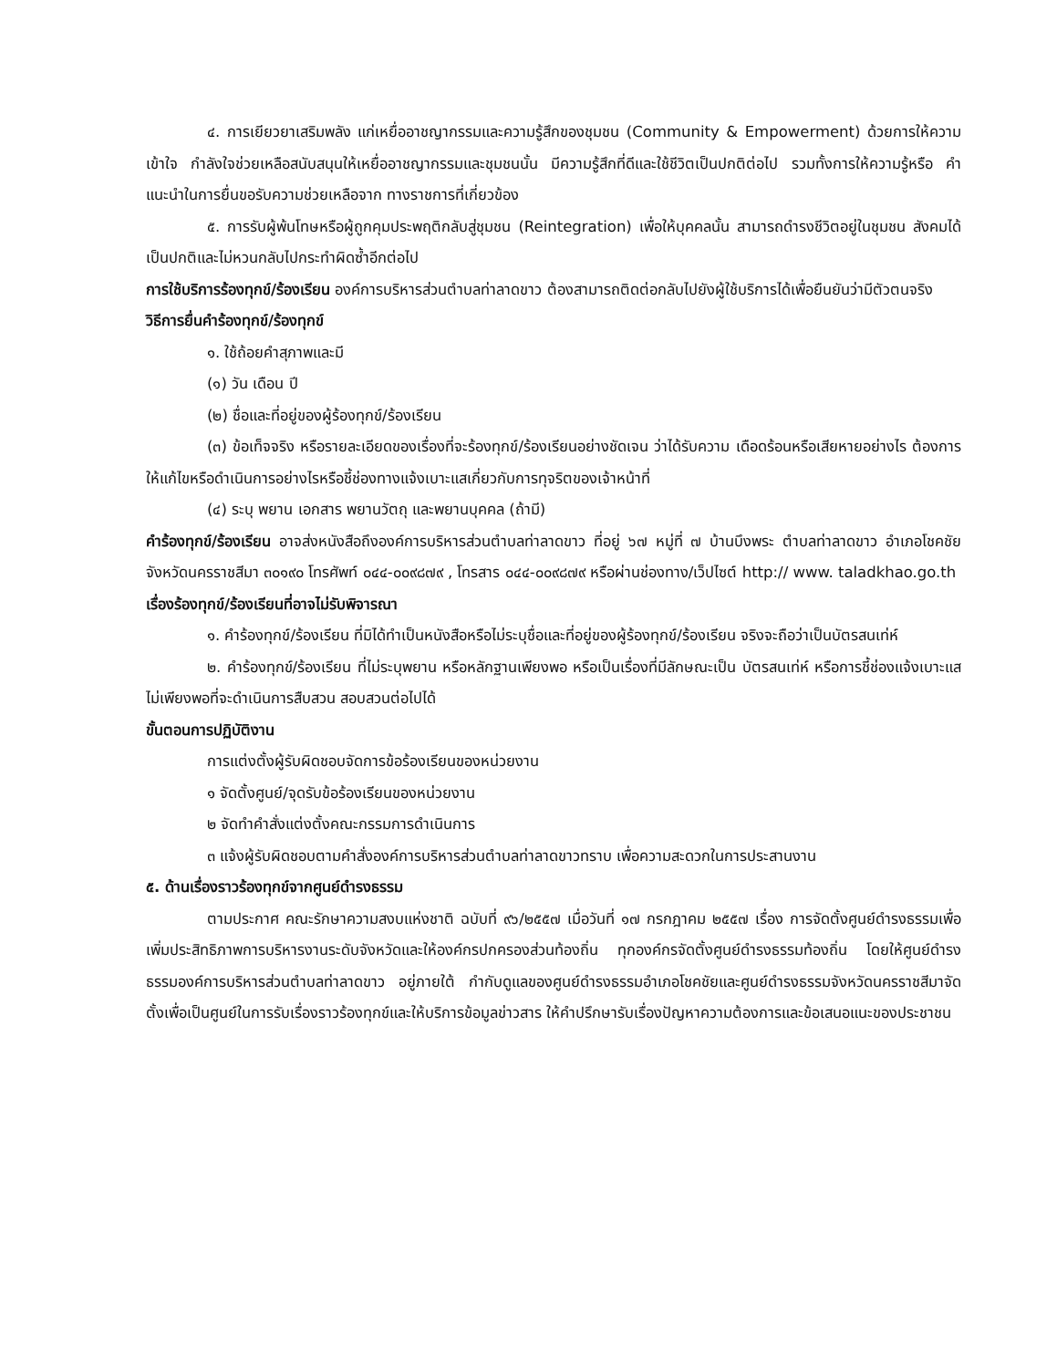๔. การเยียวยาเสริมพลัง แก่เหยื่ออาชญากรรมและความรู้สึกของชุมชน (Community & Empowerment) ด้วยการให้ความเข้าใจ กำลังใจช่วยเหลือสนับสนุนให้เหยื่ออาชญากรรมและชุมชนนั้น มีความรู้สึกที่ดีและใช้ชีวิตเป็นปกติต่อไป รวมทั้งการให้ความรู้หรือ คำแนะนำในการยื่นขอรับความช่วยเหลือจาก ทางราชการที่เกี่ยวข้อง
๕. การรับผู้พ้นโทษหรือผู้ถูกคุมประพฤติกลับสู่ชุมชน (Reintegration) เพื่อให้บุคคลนั้น สามารถดำรงชีวิตอยู่ในชุมชน สังคมได้เป็นปกติและไม่หวนกลับไปกระทำผิดซ้ำอีกต่อไป
การใช้บริการร้องทุกข์/ร้องเรียน องค์การบริหารส่วนตำบลท่าลาดขาว ต้องสามารถติดต่อกลับไปยังผู้ใช้บริการได้เพื่อยืนยันว่ามีตัวตนจริง
วิธีการยื่นคำร้องทุกข์/ร้องทุกข์
๑. ใช้ถ้อยคำสุภาพและมี
(๑) วัน เดือน ปี
(๒) ชื่อและที่อยู่ของผู้ร้องทุกข์/ร้องเรียน
(๓) ข้อเท็จจริง หรือรายละเอียดของเรื่องที่จะร้องทุกข์/ร้องเรียนอย่างชัดเจน ว่าได้รับความ เดือดร้อนหรือเสียหายอย่างไร ต้องการให้แก้ไขหรือดำเนินการอย่างไรหรือชี้ช่องทางแจ้งเบาะแสเกี่ยวกับการทุจริตของเจ้าหน้าที่
(๔) ระบุ พยาน เอกสาร พยานวัตถุ และพยานบุคคล (ถ้ามี)
คำร้องทุกข์/ร้องเรียน อาจส่งหนังสือถึงองค์การบริหารส่วนตำบลท่าลาดขาว ที่อยู่ ๖๗ หมู่ที่ ๗ บ้านบึงพระ ตำบลท่าลาดขาว อำเภอโชคชัย จังหวัดนครราชสีมา ๓๐๑๙๐ โทรศัพท์ ๐๔๔-๐๐๙๘๗๙ , โทรสาร ๐๔๔-๐๐๙๘๗๙ หรือผ่านช่องทาง/เว็ปไซต์ http:// www. taladkhao.go.th
เรื่องร้องทุกข์/ร้องเรียนที่อาจไม่รับพิจารณา
๑. คำร้องทุกข์/ร้องเรียน ที่มิได้ทำเป็นหนังสือหรือไม่ระบุชื่อและที่อยู่ของผู้ร้องทุกข์/ร้องเรียน จริงจะถือว่าเป็นบัตรสนเท่ห์
๒. คำร้องทุกข์/ร้องเรียน ที่ไม่ระบุพยาน หรือหลักฐานเพียงพอ หรือเป็นเรื่องที่มีลักษณะเป็น บัตรสนเท่ห์ หรือการชี้ช่องแจ้งเบาะแส ไม่เพียงพอที่จะดำเนินการสืบสวน สอบสวนต่อไปได้
ขั้นตอนการปฏิบัติงาน
การแต่งตั้งผู้รับผิดชอบจัดการข้อร้องเรียนของหน่วยงาน
๑ จัดตั้งศูนย์/จุดรับข้อร้องเรียนของหน่วยงาน
๒ จัดทำคำสั่งแต่งตั้งคณะกรรมการดำเนินการ
๓ แจ้งผู้รับผิดชอบตามคำสั่งองค์การบริหารส่วนตำบลท่าลาดขาวทราบ เพื่อความสะดวกในการประสานงาน
๕. ด้านเรื่องราวร้องทุกข์จากศูนย์ดำรงธรรม
ตามประกาศ คณะรักษาความสงบแห่งชาติ ฉบับที่ ๙๖/๒๕๕๗ เมื่อวันที่ ๑๗ กรกฎาคม ๒๕๕๗ เรื่อง การจัดตั้งศูนย์ดำรงธรรมเพื่อเพิ่มประสิทธิภาพการบริหารงานระดับจังหวัดและให้องค์กรปกครองส่วนท้องถิ่น ทุกองค์กรจัดตั้งศูนย์ดำรงธรรมท้องถิ่น โดยให้ศูนย์ดำรงธรรมองค์การบริหารส่วนตำบลท่าลาดขาว อยู่ภายใต้ กำกับดูแลของศูนย์ดำรงธรรมอำเภอโชคชัยและศูนย์ดำรงธรรมจังหวัดนครราชสีมาจัดตั้งเพื่อเป็นศูนย์ในการรับเรื่องราวร้องทุกข์และให้บริการข้อมูลข่าวสาร ให้คำปรึกษารับเรื่องปัญหาความต้องการและข้อเสนอแนะของประชาชน